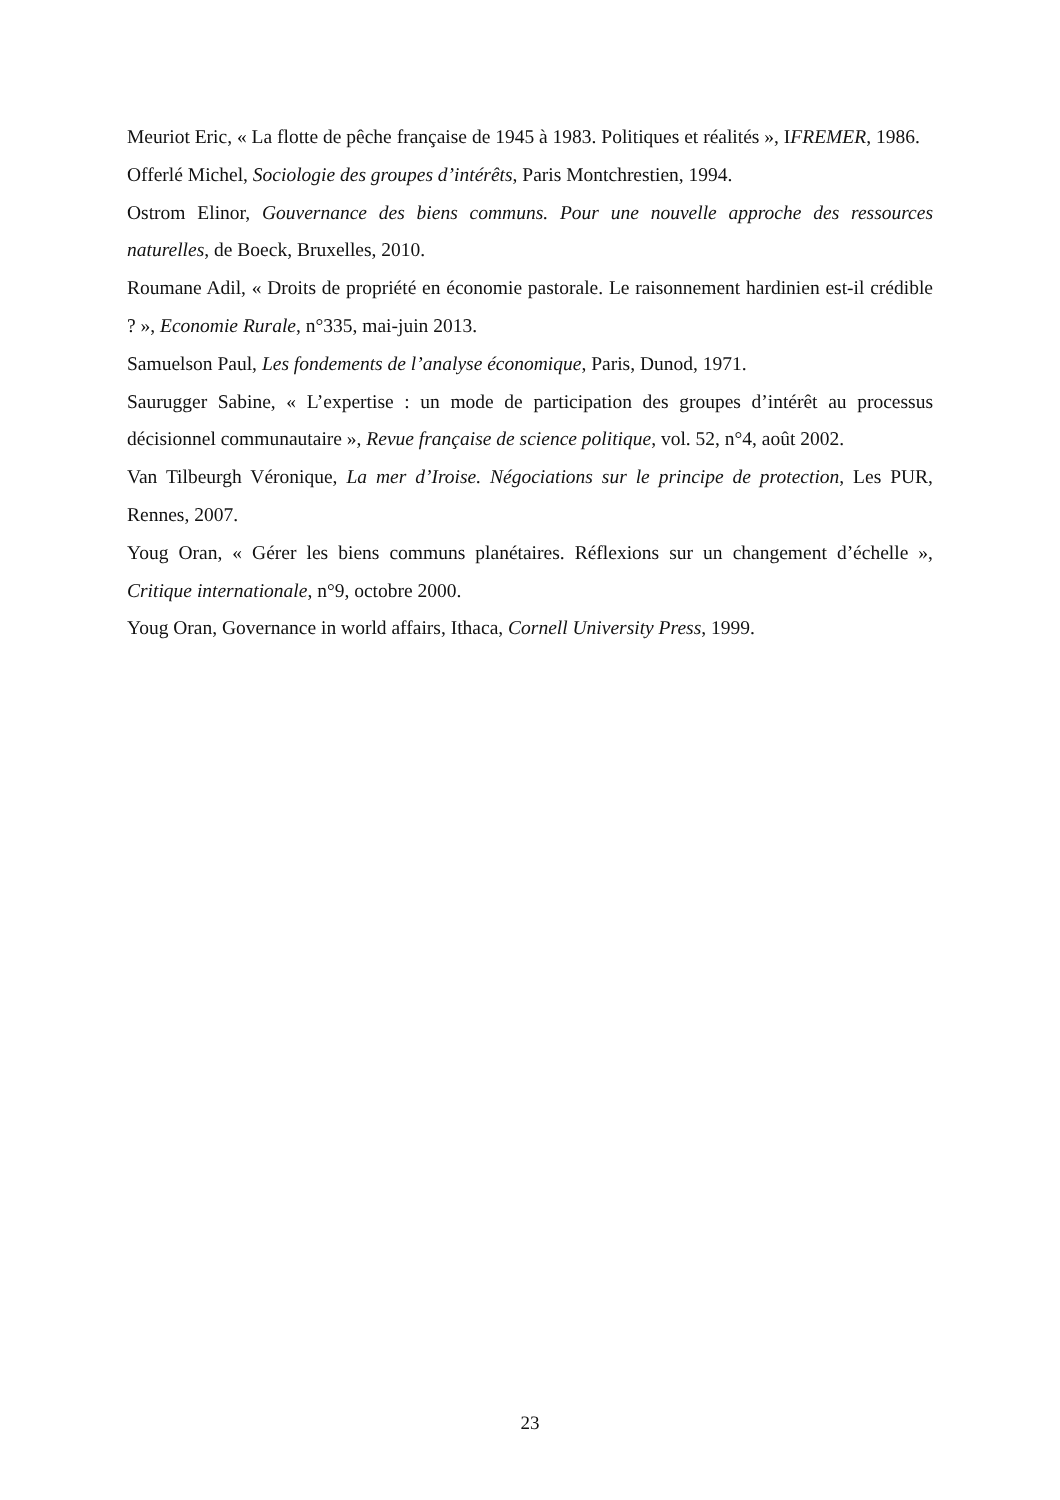Meuriot Eric, « La flotte de pêche française de 1945 à 1983. Politiques et réalités », IFREMER, 1986.
Offerlé Michel, Sociologie des groupes d’intérêts, Paris Montchrestien, 1994.
Ostrom Elinor, Gouvernance des biens communs. Pour une nouvelle approche des ressources naturelles, de Boeck, Bruxelles, 2010.
Roumane Adil, « Droits de propriété en économie pastorale. Le raisonnement hardinien est-il crédible ? », Economie Rurale, n°335, mai-juin 2013.
Samuelson Paul, Les fondements de l’analyse économique, Paris, Dunod, 1971.
Saurugger Sabine, « L’expertise : un mode de participation des groupes d’intérêt au processus décisionnel communautaire », Revue française de science politique, vol. 52, n°4, août 2002.
Van Tilbeurgh Véronique, La mer d’Iroise. Négociations sur le principe de protection, Les PUR, Rennes, 2007.
Youg Oran, « Gérer les biens communs planétaires. Réflexions sur un changement d’échelle », Critique internationale, n°9, octobre 2000.
Youg Oran, Governance in world affairs, Ithaca, Cornell University Press, 1999.
23